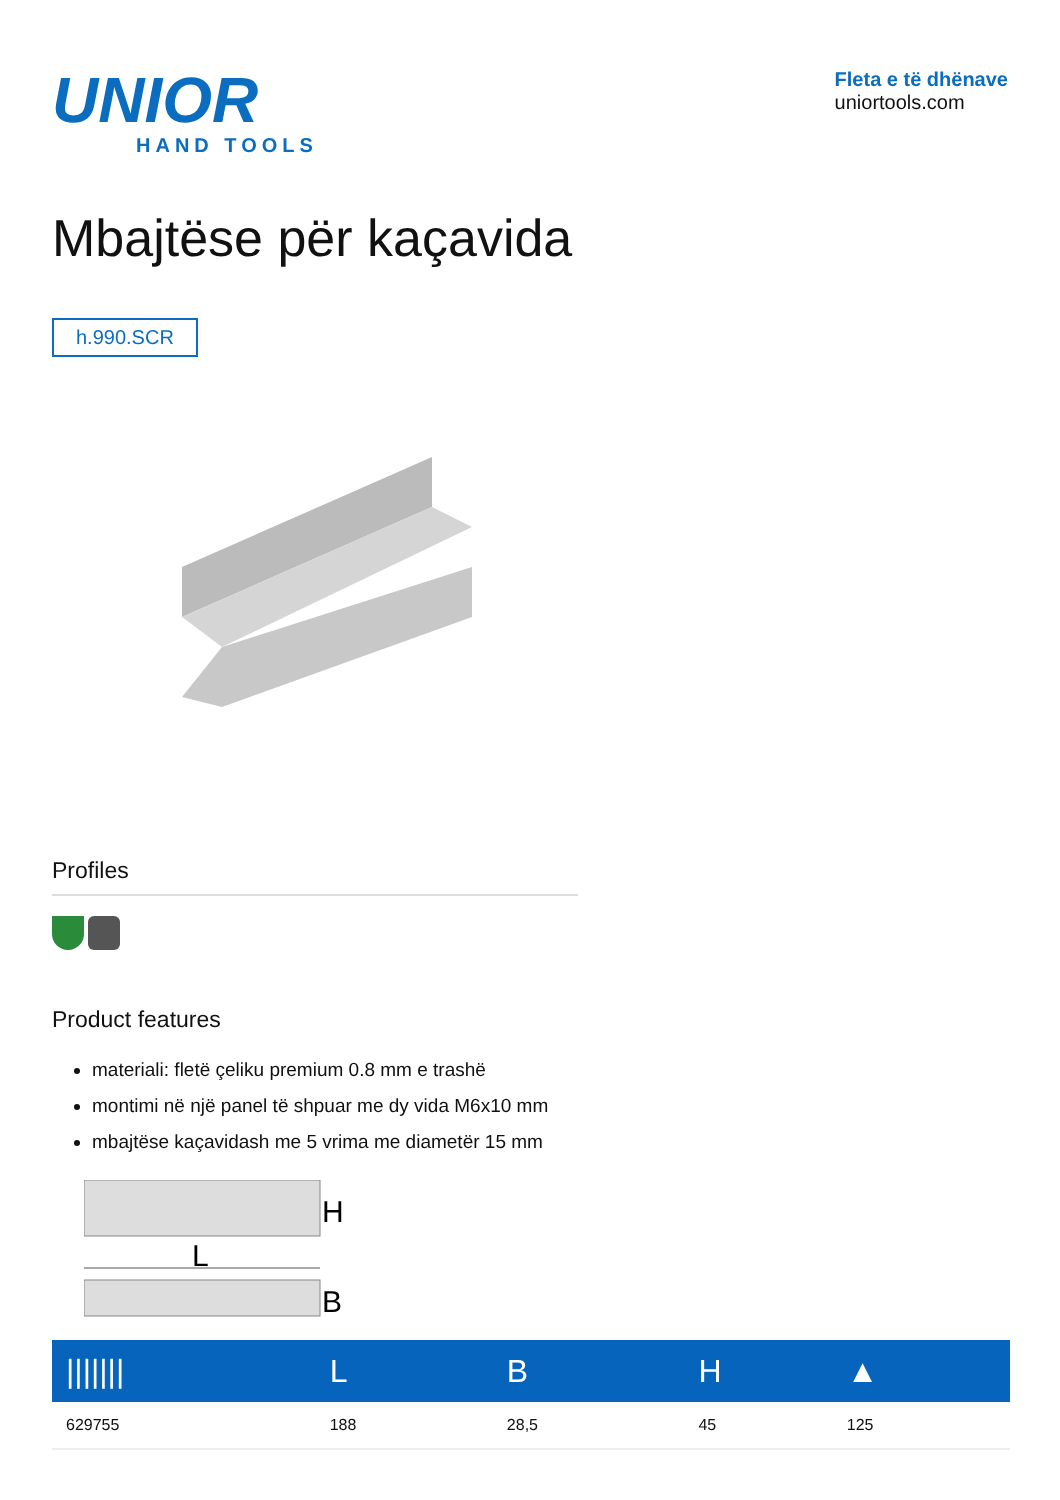UNIOR
HAND TOOLS
Fleta e të dhënave
uniortools.com
Mbajtëse për kaçavida
h.990.SCR
Profiles
Product features
materiali: fletë çeliku premium 0.8 mm e trashë
montimi në një panel të shpuar me dy vida M6x10 mm
mbajtëse kaçavidash me 5 vrima me diametër 15 mm
H
L
B
| /////// | L | B | H | ▲ |
| --- | --- | --- | --- | --- |
| 629755 | 188 | 28,5 | 45 | 125 |